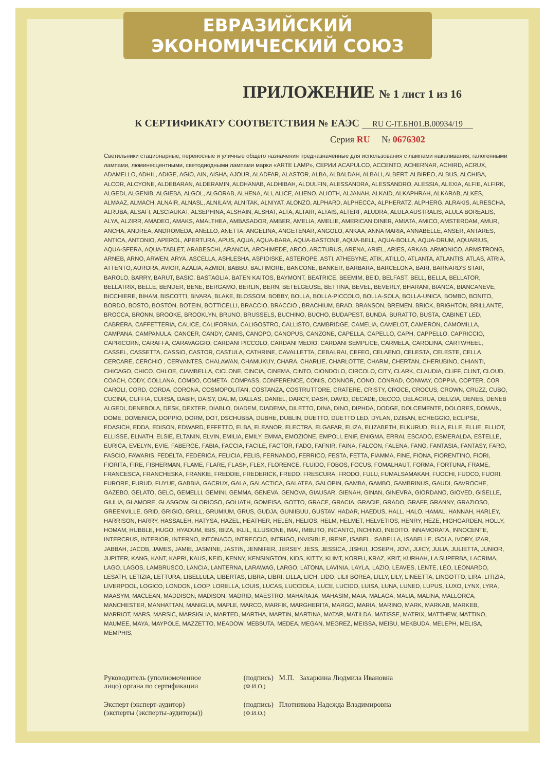ЕВРАЗИЙСКИЙ ЭКОНОМИЧЕСКИЙ СОЮЗ
ПРИЛОЖЕНИЕ № 1 лист 1 из 16
К СЕРТИФИКАТУ СООТВЕТСТВИЯ № ЕАЭС RU C-IT.БН01.В.00934/19
Серия RU № 0676302
Светильники стационарные, переносные и уличные общего назначения предназначенные для использования с лампами накаливания, галогенными лампами, люминесцентными, светодиодными лампами марки «ARTE LAMP», СЕРИИ ACAPULCO, ACCENTO, ACHERNAR, ACHIRD, ACRUX, ADAMELLO, ADHIL, ADIGE, AGIO, AIN, AISHA, AJOUR, ALADFAR, ALASTOR, ALBA, ALBALDAH, ALBALI, ALBERT, ALBIREO, ALBUS, ALCHIBA, ALCOR, ALCYONE, ALDEBARAN, ALDERAMIN, ALDHANAB, ALDHIBAH, ALDULFIN, ALESSANDRA, ALESSANDRO, ALESSIA, ALEXIA, ALFIE, ALFIRK, ALGEDI, ALGENIB, ALGIEBA, ALGOL, ALGORAB, ALHENA, ALI, ALICE, ALIENO, ALIOTH, ALJANAH, ALKAID, ALKAPHRAH, ALKARAB, ALKES, ALMAAZ, ALMACH, ALNAIR, ALNASL, ALNILAM, ALNITAK, ALNIYAT, ALONZO, ALPHARD, ALPHECCA, ALPHERATZ, ALPHERG, ALRAKIS, ALRESCHA, ALRUBA, ALSAFI, ALSCIAUKAT, ALSEPHINA, ALSHAIN, ALSHAT, ALTA, ALTAIR, ALTAIS, ALTERF, ALUDRA, ALULA AUSTRALIS, ALULA BOREALIS, ALYA, ALZIRR, AMADEO, AMAKS, AMALTHEA, AMBASADOR, AMBER, AMELIA, AMELIE, AMERICAN DINER, AMIATA, AMICO, AMSTERDAM, AMUR, ANCHA, ANDREA, ANDROMEDA, ANELLO, ANETTA, ANGELINA, ANGETENAR, ANGOLO, ANKAA, ANNA MARIA, ANNABELLE, ANSER, ANTARES, ANTICA, ANTONIO, APEROL, APERTURA, APUS, AQUA, AQUA-BARA, AQUA-BASTONE, AQUA-BELL, AQUA-BOLLA, AQUA-DRUM, AQUARIUS, AQUA-SFERA, AQUA-TABLET, ARABESCHI, ARANCIA, ARCHIMEDE, ARCO, ARCTURUS, ARENA, ARIEL, ARIES, ARKAB, ARMONICO, ARMSTRONG, ARNEB, ARNO, ARWEN, ARYA, ASCELLA, ASHLESHA, ASPIDISKE, ASTEROPE, ASTI, ATHEBYNE, ATIK, ATILLO, ATLANTA, ATLANTIS, ATLAS, ATRIA, ATTENTO, AURORA, AVIOR, AZALIA, AZMIDI, BABBU, BALTIMORE, BANCONE, BANKER, BARBARA, BARCELONA, BARI, BARNARD'S STAR, BAROLO, BARRY, BARUT, BASIC, BASTAGLIA, BATEN KAITOS, BAYMONT, BEATRICE, BEEMIM, BEID, BELFAST, BELL, BELLA, BELLATOR, BELLATRIX, BELLE, BENDER, BENE, BERGAMO, BERLIN, BERN, BETELGEUSE, BETTINA, BEVEL, BEVERLY, BHARANI, BIANCA, BIANCANEVE, BICCHIERE, BIHAM, BISCOTTI, BIVARA, BLAKE, BLOSSOM, BOBBY, BOLLA, BOLLA-PICCOLO, BOLLA-SOLA, BOLLA-UNICA, BOMBO, BONITO, BORDO, BOSTO, BOSTON, BOTEIN, BOTTICELLI, BRACCIO, BRACCIO , BRACHIUM, BRAD, BRANSON, BREMEN, BRICK, BRIGHTON, BRILLANTE, BROCCA, BRONN, BROOKE, BROOKLYN, BRUNO, BRUSSELS, BUCHINO, BUCHO, BUDAPEST, BUNDA, BURATTO, BUSTA, CABINET LED, CABRERA, CAFFETTERIA, CALICE, CALIFORNIA, CALIGOSTRO, CALLISTO, CAMBRIDGE, CAMELIA, CAMELOT, CAMERON, CAMOMILLA, CAMPANA, CAMPANULA, CANCER, CANDY, CANIS, CANOPO, CANOPUS, CANZONE, CAPELLA, CAPELLO, CAPH, CAPPELLO, CAPRICCIO, CAPRICORN, CARAFFA, CARAVAGGIO, CARDANI PICCOLO, CARDANI MEDIO, CARDANI SEMPLICE, CARMELA, CAROLINA, CARTWHEEL, CASSEL, CASSETTA, CASSIO, CASTOR, CASTULA, CATHRINE, CAVALLETTA, CEBALRAI, CEFEO, CELAENO, CELESTA, CELESTE, CELLA, CERCARE, CERCHIO , CERVANTES, CHALAWAN, CHAMUKUY, CHARA, CHARLIE, CHARLOTTE, CHARM, CHERTAN, CHERUBINO, CHIANTI, CHICAGO, CHICO, CHLOE, CIAMBELLA, CICLONE, CINCIA, CINEMA, CINTO, CIONDOLO, CIRCOLO, CITY, CLARK, CLAUDIA, CLIFF, CLINT, CLOUD, COACH, CODY, COLLANA, COMBO, COMETA, COMPASS, CONFERENCE, CONIS, CONNOR, CONO, CONRAD, CONWAY, COPPIA, COPTER, COR CAROLI, CORD, CORDA, CORONA, COSMOPOLITAN, COSTANZA, COSTRUTTORE, CRATERE, CRISTY, CROCE, CROCUS, CROWN, CRUZZ, CUBO, CUCINA, CUFFIA, CURSA, DABIH, DAISY, DALIM, DALLAS, DANIEL, DARCY, DASH, DAVID, DECADE, DECCO, DELACRUA, DELIZIA, DENEB, DENEB ALGEDI, DENEBOLA, DESK, DEXTER, DIABLO, DIADEM, DIADEMA, DILETTO, DINA, DINO, DIPHDA, DODGE, DOLCEMENTE, DOLORES, DOMAIN, DOME, DOMENICA, DOPPIO, DORM, DOT, DSCHUBBA, DUBHE, DUBLIN, DUETTO, DUETTO LED, DYLAN, DZIBAN, ECHEGGIO, ECLIPSE, EDASICH, EDDA, EDISON, EDWARD, EFFETTO, ELBA, ELEANOR, ELECTRA, ELGAFAR, ELIZA, ELIZABETH, ELKURUD, ELLA, ELLE, ELLIE, ELLIOT, ELLISSE, ELNATH, ELSIE, ELTANIN, ELVIN, EMILIA, EMILY, EMMA, EMOZIONE, EMPOLI, ENIF, ENIGMA, ERRAI, ESCADO, ESMERALDA, ESTELLE, EURICA, EVELYN, EVIE, FABERGE, FABIA, FACCIA, FACILE, FACTOR, FADO, FAFNIR, FAINA, FALCON, FALENA, FANG, FANTASIA, FANTASY, FARO, FASCIO, FAWARIS, FEDELTA, FEDERICA, FELICIA, FELIS, FERNANDO, FERRICO, FESTA, FETTA, FIAMMA, FINE, FIONA, FIORENTINO, FIORI, FIORITA, FIRE, FISHERMAN, FLAME, FLARE, FLASH, FLEX, FLORENCE, FLUIDO, FOBOS, FOCUS, FOMALHAUT, FORMA, FORTUNA, FRAME, FRANCESCA, FRANCHESKA, FRANKIE, FREDDIE, FREDERICK, FREDO, FRESCURA, FRODO, FULU, FUMALSAMAKAH, FUOCHI, FUOCO, FUORI, FURORE, FURUD, FUYUE, GABBIA, GACRUX, GALA, GALACTICA, GALATEA, GALOPIN, GAMBA, GAMBO, GAMBRINUS, GAUDI, GAVROCHE, GAZEBO, GELATO, GELO, GEMELLI, GEMINI, GEMMA, GENEVA, GENOVA, GIAUSAR, GIENAH, GINAN, GINEVRA, GIORDANO, GIOVED, GISELLE, GIULIA, GLAMORE, GLASGOW, GLORIOSO, GOLIATH, GOMEISA, GOTTO, GRACE, GRACIA, GRACIE, GRADO, GRAFF, GRANNY, GRAZIOSO, GREENVILLE, GRID, GRIGIO, GRILL, GRUMIUM, GRUS, GUDJA, GUNIIBUU, GUSTAV, HADAR, HAEDUS, HALL, HALO, HAMAL, HANNAH, HARLEY, HARRISON, HARRY, HASSALEH, HATYSA, HAZEL, HEATHER, HELEN, HELIOS, HELM, HELMET, HELVETIOS, HENRY, HEZE, HIGHGARDEN, HOLLY, HOMAM, HUBBLE, HUGO, HYADUM, IBIS, IBIZA, IKLIL, ILLUSIONE, IMAI, IMBUTO, INCANTO, INCHINO, INEDITO, INNAMORATA, INNOCENTE, INTERCRUS, INTERIOR, INTERNO, INTONACO, INTRECCIO, INTRIGO, INVISIBLE, IRENE, ISABEL, ISABELLA, ISABELLE, ISOLA, IVORY, IZAR, JABBAH, JACOB, JAMES, JAMIE, JASMINE, JASTIN, JENNIFER, JERSEY, JESS, JESSICA, JISHUI, JOSEPH, JOVI, JUICY, JULIA, JULIETTA, JUNIOR, JUPITER, KANG, KANT, KAPRI, KAUS, KEID, KENNY, KENSINGTON, KIDS, KITTY, KLIMT, KORFU, KRAZ, KRIT, KURHAH, LA SUPERBA, LACRIMA, LAGO, LAGOS, LAMBRUSCO, LANCIA, LANTERNA, LARAWAG, LARGO, LATONA, LAVINIA, LAYLA, LAZIO, LEAVES, LENTE, LEO, LEONARDO, LESATH, LETIZIA, LETTURA, LIBELLULA, LIBERTAS, LIBRA, LIBRI, LILLA, LICH, LIDO, LILII BOREA, LILLY, LILY, LINEETTA, LINGOTTO, LIRA, LITIZIA, LIVERPOOL, LOGICO, LONDON, LOOP, LORELLA, LOUIS, LUCAS, LUCCIOLA, LUCE, LUCIDO, LUISA, LUNA, LUNED, LUPUS, LUXO, LYNX, LYRA, MAASYM, MACLEAN, MADDISON, MADISON, MADRID, MAESTRO, MAHARAJA, MAHASIM, MAIA, MALAGA, MALIA, MALINA, MALLORCA, MANCHESTER, MANHATTAN, MANIGLIA, MAPLE, MARCO, MARFIK, MARGHERITA, MARGO, MARIA, MARINO, MARK, MARKAB, MARKEB, MARRIOT, MARS, MARSIC, MARSIGLIA, MARTED, MARTHA, MARTIN, MARTINA, MATAR, MATILDA, MATISSE, MATRIX, MATTHEW, MATTINO, MAUMEE, MAYA, MAYPOLE, MAZZETTO, MEADOW, MEBSUTA, MEDEA, MEGAN, MEGREZ, MEISSA, MEISU, MEKBUDA, MELEPH, MELISA, MEMPHIS,
Руководитель (уполномоченное
лицо) органа по сертификации
Эксперт (эксперт-аудитор)
(эксперты (эксперты-аудиторы))
(подпись) М.П. Захаркина Людмила Ивановна
(Ф.И.О.)
(подпись) Плотникова Надежда Владимировна
(Ф.И.О.)